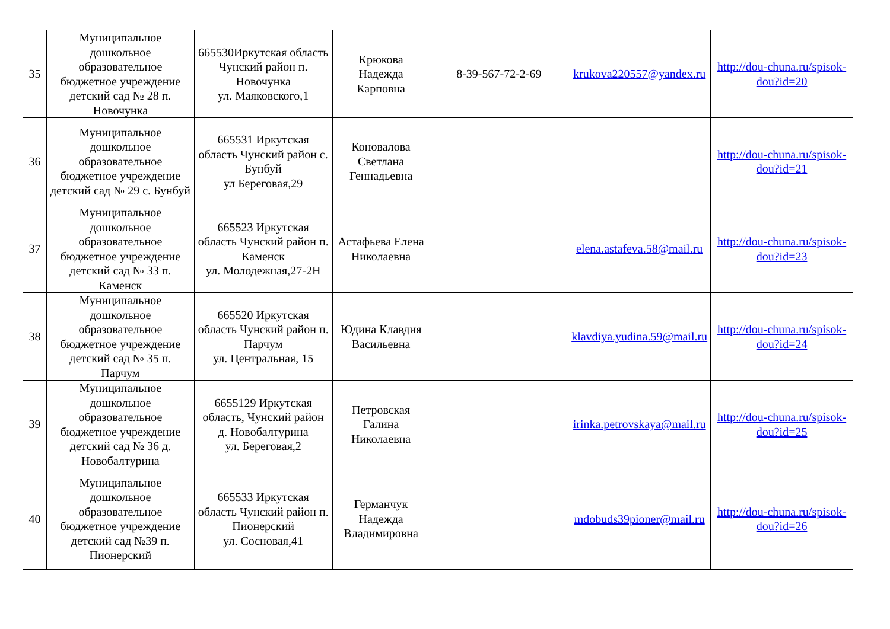| 35 | Муниципальное дошкольное образовательное бюджетное учреждение детский сад № 28 п. Новочунка | 665530Иркутская область Чунский район п. Новочунка ул. Маяковского,1 | Крюкова Надежда Карповна | 8-39-567-72-2-69 | krukova220557@yandex.ru | http://dou-chuna.ru/spisok-dou?id=20 |
| 36 | Муниципальное дошкольное образовательное бюджетное учреждение детский сад № 29 с. Бунбуй | 665531 Иркутская область Чунский район с. Бунбуй ул Береговая,29 | Коновалова Светлана Геннадьевна | | | http://dou-chuna.ru/spisok-dou?id=21 |
| 37 | Муниципальное дошкольное образовательное бюджетное учреждение детский сад № 33 п. Каменск | 665523 Иркутская область Чунский район п. Каменск ул. Молодежная,27-2Н | Астафьева Елена Николаевна | | elena.astafeva.58@mail.ru | http://dou-chuna.ru/spisok-dou?id=23 |
| 38 | Муниципальное дошкольное образовательное бюджетное учреждение детский сад № 35 п. Парчум | 665520 Иркутская область Чунский район п. Парчум ул. Центральная, 15 | Юдина Клавдия Васильевна | | klavdiya.yudina.59@mail.ru | http://dou-chuna.ru/spisok-dou?id=24 |
| 39 | Муниципальное дошкольное образовательное бюджетное учреждение детский сад № 36 д. Новобалтурина | 6655129 Иркутская область, Чунский район д. Новобалтурина ул. Береговая,2 | Петровская Галина Николаевна | | irinka.petrovskaya@mail.ru | http://dou-chuna.ru/spisok-dou?id=25 |
| 40 | Муниципальное дошкольное образовательное бюджетное учреждение детский сад №39 п. Пионерский | 665533 Иркутская область Чунский район п. Пионерский ул. Сосновая,41 | Германчук Надежда Владимировна | | mdobuds39pioner@mail.ru | http://dou-chuna.ru/spisok-dou?id=26 |